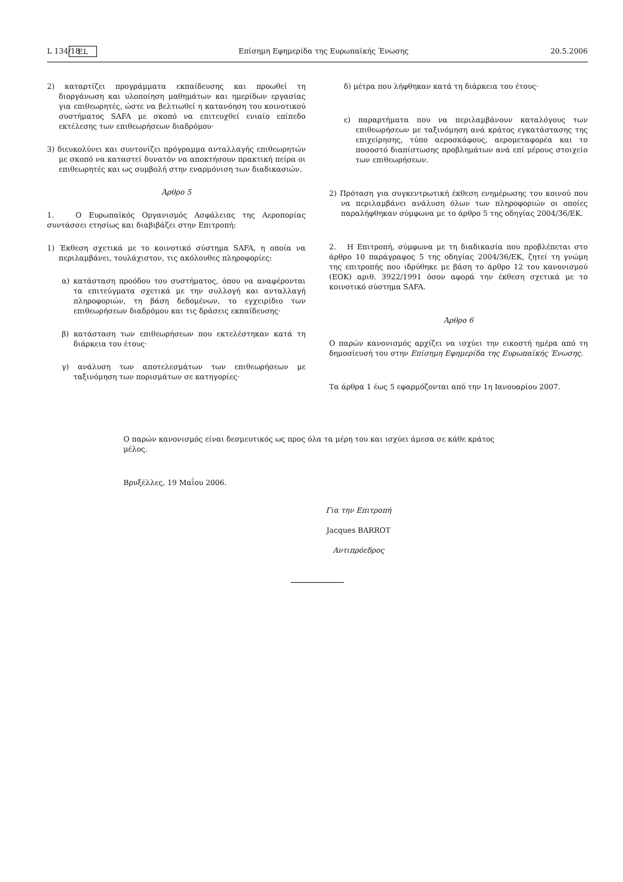L 134/18 EL Επίσημη Εφημερίδα της Ευρωπαϊκής Ένωσης 20.5.2006
2) καταρτίζει προγράμματα εκπαίδευσης και προωθεί τη διοργάνωση και υλοποίηση μαθημάτων και ημερίδων εργασίας για επιθεωρητές, ώστε να βελτιωθεί η κατανόηση του κοινοτικού συστήματος SAFA με σκοπό να επιτευχθεί ενιαίο επίπεδο εκτέλεσης των επιθεωρήσεων διαδρόμου·
3) διευκολύνει και συντονίζει πρόγραμμα ανταλλαγής επιθεωρητών με σκοπό να καταστεί δυνατόν να αποκτήσουν πρακτική πείρα οι επιθεωρητές και ως συμβολή στην εναρμόνιση των διαδικασιών.
Άρθρο 5
1. Ο Ευρωπαϊκός Οργανισμός Ασφάλειας της Αεροπορίας συντάσσει ετησίως και διαβιβάζει στην Επιτροπή:
1) Έκθεση σχετικά με το κοινοτικό σύστημα SAFA, η οποία να περιλαμβάνει, τουλάχιστον, τις ακόλουθες πληροφορίες:
α) κατάσταση προόδου του συστήματος, όπου να αναφέρονται τα επιτεύγματα σχετικά με την συλλογή και ανταλλαγή πληροφοριών, τη βάση δεδομένων, το εγχειρίδιο των επιθεωρήσεων διαδρόμου και τις δράσεις εκπαίδευσης·
β) κατάσταση των επιθεωρήσεων που εκτελέστηκαν κατά τη διάρκεια του έτους·
γ) ανάλυση των αποτελεσμάτων των επιθεωρήσεων με ταξινόμηση των πορισμάτων σε κατηγορίες·
δ) μέτρα που λήφθηκαν κατά τη διάρκεια του έτους·
ε) παραρτήματα που να περιλαμβάνουν καταλόγους των επιθεωρήσεων με ταξινόμηση ανά κράτος εγκατάστασης της επιχείρησης, τύπο αεροσκάφους, αερομεταφορέα και το ποσοστό διαπίστωσης προβλημάτων ανά επί μέρους στοιχείο των επιθεωρήσεων.
2) Πρόταση για συγκεντρωτική έκθεση ενημέρωσης του κοινού που να περιλαμβάνει ανάλυση όλων των πληροφοριών οι οποίες παραλήφθηκαν σύμφωνα με το άρθρο 5 της οδηγίας 2004/36/ΕΚ.
2. Η Επιτροπή, σύμφωνα με τη διαδικασία που προβλέπεται στο άρθρο 10 παράγραφος 5 της οδηγίας 2004/36/ΕΚ, ζητεί τη γνώμη της επιτροπής που ιδρύθηκε με βάση το άρθρο 12 του κανονισμού (ΕΟΚ) αριθ. 3922/1991 όσον αφορά την έκθεση σχετικά με το κοινοτικό σύστημα SAFA.
Άρθρο 6
Ο παρών κανονισμός αρχίζει να ισχύει την εικοστή ημέρα από τη δημοσίευσή του στην Επίσημη Εφημερίδα της Ευρωπαϊκής Ένωσης.
Τα άρθρα 1 έως 5 εφαρμόζονται από την 1η Ιανουαρίου 2007.
Ο παρών κανονισμός είναι δεσμευτικός ως προς όλα τα μέρη του και ισχύει άμεσα σε κάθε κράτος μέλος.
Βρυξέλλες, 19 Μαΐου 2006.
Για την Επιτροπή
Jacques BARROT
Αντιπρόεδρος